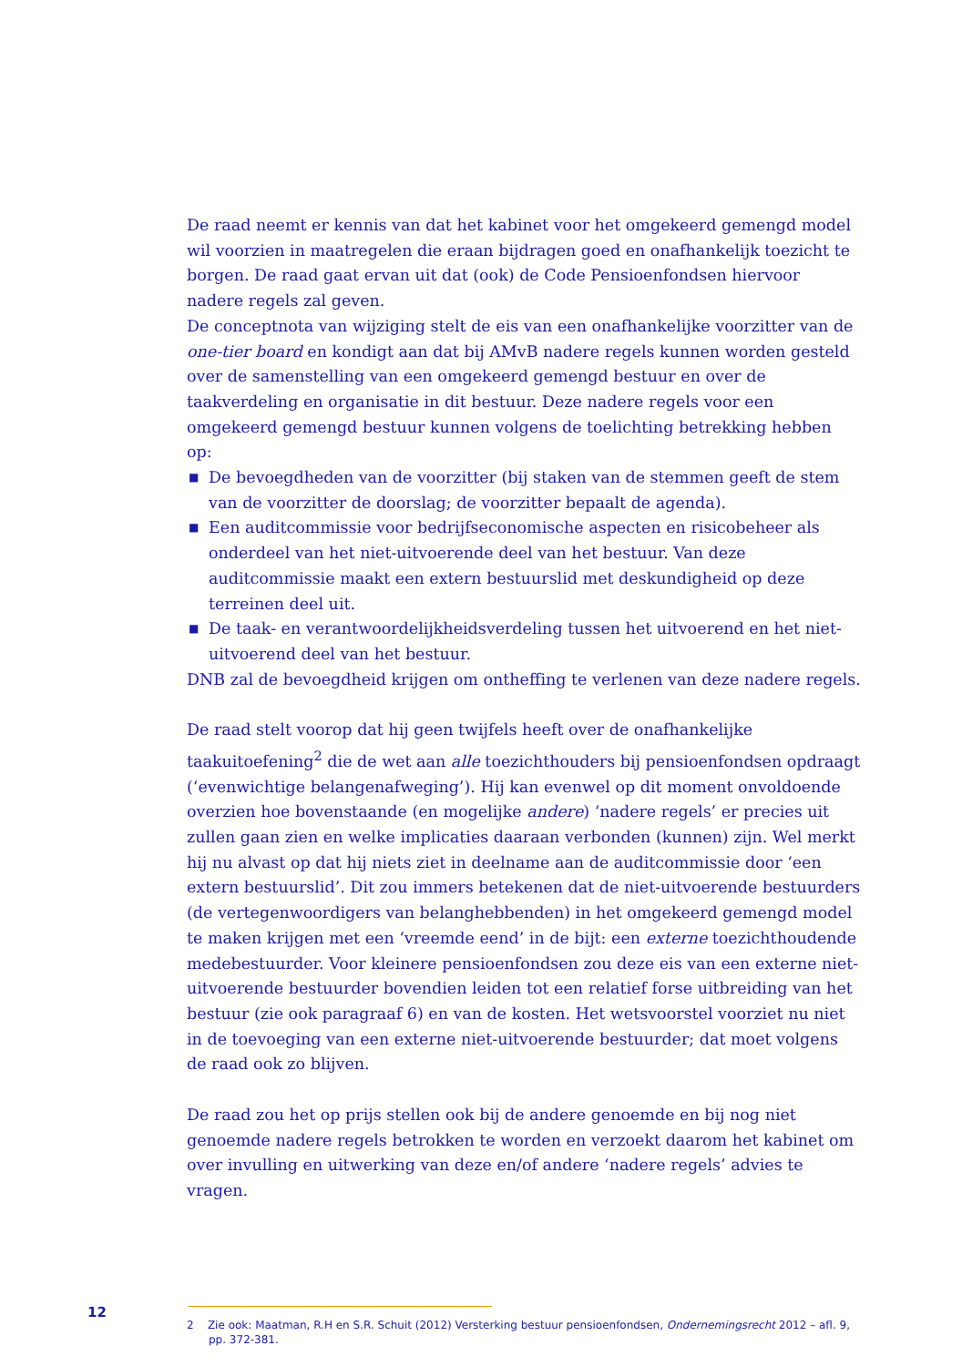De raad neemt er kennis van dat het kabinet voor het omgekeerd gemengd model wil voorzien in maatregelen die eraan bijdragen goed en onafhankelijk toezicht te borgen. De raad gaat ervan uit dat (ook) de Code Pensioenfondsen hiervoor nadere regels zal geven.
De conceptnota van wijziging stelt de eis van een onafhankelijke voorzitter van de one-tier board en kondigt aan dat bij AMvB nadere regels kunnen worden gesteld over de samenstelling van een omgekeerd gemengd bestuur en over de taakverdeling en organisatie in dit bestuur. Deze nadere regels voor een omgekeerd gemengd bestuur kunnen volgens de toelichting betrekking hebben op:
■ De bevoegdheden van de voorzitter (bij staken van de stemmen geeft de stem van de voorzitter de doorslag; de voorzitter bepaalt de agenda).
■ Een auditcommissie voor bedrijfseconomische aspecten en risicobeheer als onderdeel van het niet-uitvoerende deel van het bestuur. Van deze auditcommissie maakt een extern bestuurslid met deskundigheid op deze terreinen deel uit.
■ De taak- en verantwoordelijkheidsverdeling tussen het uitvoerend en het niet-uitvoerend deel van het bestuur.
DNB zal de bevoegdheid krijgen om ontheffing te verlenen van deze nadere regels.
De raad stelt voorop dat hij geen twijfels heeft over de onafhankelijke taakuitoefening<sup>2</sup> die de wet aan alle toezichthouders bij pensioenfondsen opdraagt (‘evenwichtige belangenafweging’). Hij kan evenwel op dit moment onvoldoende overzien hoe bovenstaande (en mogelijke andere) ‘nadere regels’ er precies uit zullen gaan zien en welke implicaties daaraan verbonden (kunnen) zijn. Wel merkt hij nu alvast op dat hij niets ziet in deelname aan de auditcommissie door ‘een extern bestuurslid’. Dit zou immers betekenen dat de niet-uitvoerende bestuurders (de vertegenwoordigers van belanghebbenden) in het omgekeerd gemengd model te maken krijgen met een ‘vreemde eend’ in de bijt: een externe toezichthoudende medebestuurder. Voor kleinere pensioenfondsen zou deze eis van een externe niet-uitvoerende bestuurder bovendien leiden tot een relatief forse uitbreiding van het bestuur (zie ook paragraaf 6) en van de kosten. Het wetsvoorstel voorziet nu niet in de toevoeging van een externe niet-uitvoerende bestuurder; dat moet volgens de raad ook zo blijven.
De raad zou het op prijs stellen ook bij de andere genoemde en bij nog niet genoemde nadere regels betrokken te worden en verzoekt daarom het kabinet om over invulling en uitwerking van deze en/of andere ‘nadere regels’ advies te vragen.
2 Zie ook: Maatman, R.H en S.R. Schuit (2012) Versterking bestuur pensioenfondsen, Ondernemingsrecht 2012 – afl. 9, pp. 372-381.
12